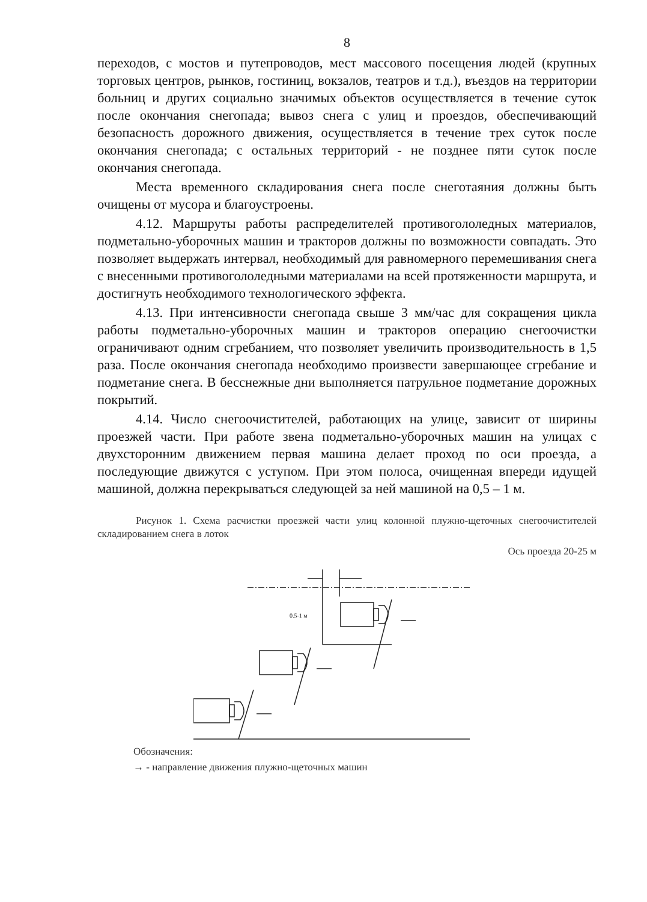8
переходов, с мостов и путепроводов, мест массового посещения людей (крупных торговых центров, рынков, гостиниц, вокзалов, театров и т.д.), въездов на территории больниц и других социально значимых объектов осуществляется в течение суток после окончания снегопада; вывоз снега с улиц и проездов, обеспечивающий безопасность дорожного движения, осуществляется в течение трех суток после окончания снегопада; с остальных территорий - не позднее пяти суток после окончания снегопада.
Места временного складирования снега после снеготаяния должны быть очищены от мусора и благоустроены.
4.12. Маршруты работы распределителей противогололедных материалов, подметально-уборочных машин и тракторов должны по возможности совпадать. Это позволяет выдержать интервал, необходимый для равномерного перемешивания снега с внесенными противогололедными материалами на всей протяженности маршрута, и достигнуть необходимого технологического эффекта.
4.13. При интенсивности снегопада свыше 3 мм/час для сокращения цикла работы подметально-уборочных машин и тракторов операцию снегоочистки ограничивают одним сгребанием, что позволяет увеличить производительность в 1,5 раза. После окончания снегопада необходимо произвести завершающее сгребание и подметание снега. В бесснежные дни выполняется патрульное подметание дорожных покрытий.
4.14. Число снегоочистителей, работающих на улице, зависит от ширины проезжей части. При работе звена подметально-уборочных машин на улицах с двухсторонним движением первая машина делает проход по оси проезда, а последующие движутся с уступом. При этом полоса, очищенная впереди идущей машиной, должна перекрываться следующей за ней машиной на 0,5 – 1 м.
Рисунок 1. Схема расчистки проезжей части улиц колонной плужно-щеточных снегоочистителей складированием снега в лоток
Ось проезда 20-25 м
0.5-1 м
Обозначения:
→ - направление движения плужно-щеточных машин